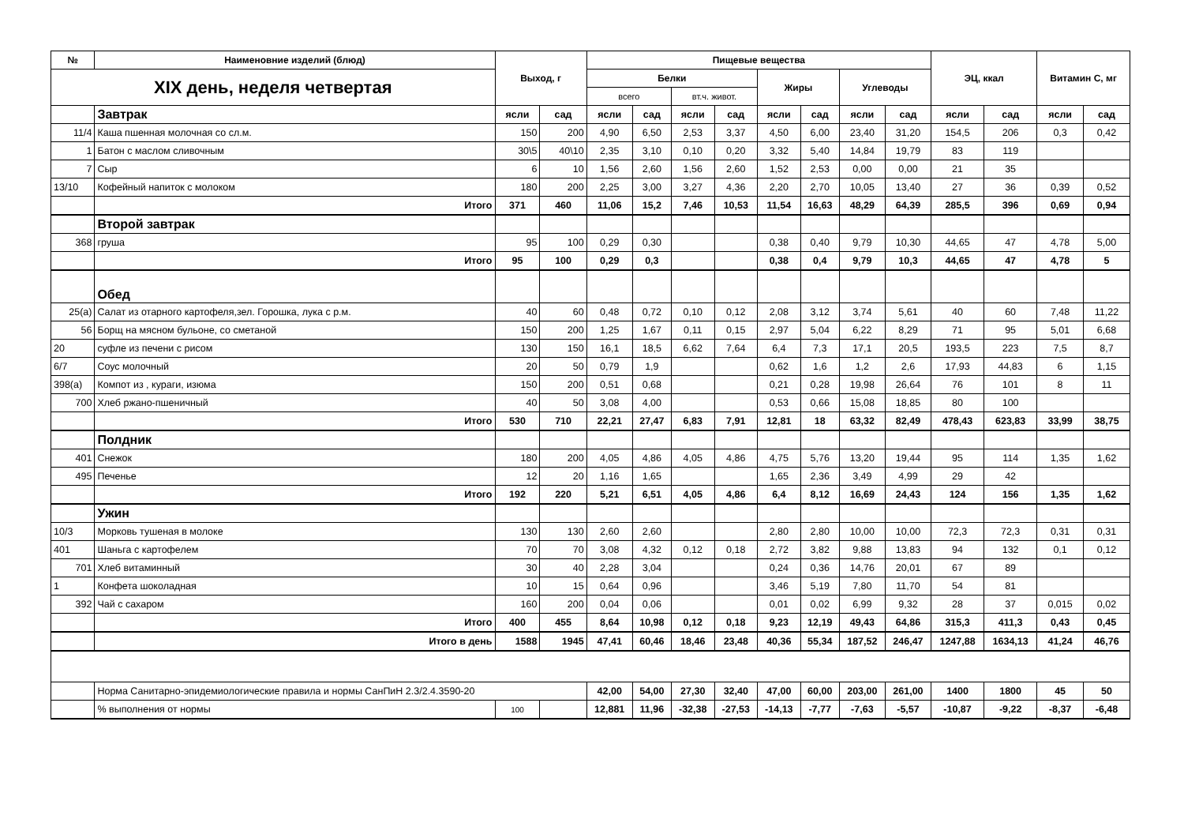| № | Наименовние изделий (блюд) | Выход, г | | Пищевые вещества | | | | | | | | ЭЦ, ккал | | Витамин С, мг | |
| --- | --- | --- | --- | --- | --- | --- | --- | --- | --- | --- | --- | --- | --- | --- | --- |
| XIX день, неделя четвертая | | | | Белки | | | | Жиры | | Углеводы | | | | | |
| | | | | всего | | вт.ч. живот. | | | | | | | | | |
| | Завтрак | ясли | сад | ясли | сад | ясли | сад | ясли | сад | ясли | сад | ясли | сад | ясли | сад |
| 11/4 | Каша пшенная молочная со сл.м. | 150 | 200 | 4,90 | 6,50 | 2,53 | 3,37 | 4,50 | 6,00 | 23,40 | 31,20 | 154,5 | 206 | 0,3 | 0,42 |
| 1 | Батон с маслом сливочным | 30\5 | 40\10 | 2,35 | 3,10 | 0,10 | 0,20 | 3,32 | 5,40 | 14,84 | 19,79 | 83 | 119 | | |
| 7 | Сыр | 6 | 10 | 1,56 | 2,60 | 1,56 | 2,60 | 1,52 | 2,53 | 0,00 | 0,00 | 21 | 35 | | |
| 13/10 | Кофейный напиток с молоком | 180 | 200 | 2,25 | 3,00 | 3,27 | 4,36 | 2,20 | 2,70 | 10,05 | 13,40 | 27 | 36 | 0,39 | 0,52 |
| | Итого | 371 | 460 | 11,06 | 15,2 | 7,46 | 10,53 | 11,54 | 16,63 | 48,29 | 64,39 | 285,5 | 396 | 0,69 | 0,94 |
| | Второй завтрак | | | | | | | | | | | | | | |
| 368 | груша | 95 | 100 | 0,29 | 0,30 | | | 0,38 | 0,40 | 9,79 | 10,30 | 44,65 | 47 | 4,78 | 5,00 |
| | Итого | 95 | 100 | 0,29 | 0,3 | | | 0,38 | 0,4 | 9,79 | 10,3 | 44,65 | 47 | 4,78 | 5 |
| | Обед | | | | | | | | | | | | | | |
| 25(а) | Салат из отарного картофеля,зел. Горошка, лука с р.м. | 40 | 60 | 0,48 | 0,72 | 0,10 | 0,12 | 2,08 | 3,12 | 3,74 | 5,61 | 40 | 60 | 7,48 | 11,22 |
| 56 | Борщ на мясном бульоне, со сметаной | 150 | 200 | 1,25 | 1,67 | 0,11 | 0,15 | 2,97 | 5,04 | 6,22 | 8,29 | 71 | 95 | 5,01 | 6,68 |
| 20 | суфле из печени с рисом | 130 | 150 | 16,1 | 18,5 | 6,62 | 7,64 | 6,4 | 7,3 | 17,1 | 20,5 | 193,5 | 223 | 7,5 | 8,7 |
| 6/7 | Соус молочный | 20 | 50 | 0,79 | 1,9 | | | 0,62 | 1,6 | 1,2 | 2,6 | 17,93 | 44,83 | 6 | 1,15 |
| 398(а) | Компот из , кураги, изюма | 150 | 200 | 0,51 | 0,68 | | | 0,21 | 0,28 | 19,98 | 26,64 | 76 | 101 | 8 | 11 |
| 700 | Хлеб ржано-пшеничный | 40 | 50 | 3,08 | 4,00 | | | 0,53 | 0,66 | 15,08 | 18,85 | 80 | 100 | | |
| | Итого | 530 | 710 | 22,21 | 27,47 | 6,83 | 7,91 | 12,81 | 18 | 63,32 | 82,49 | 478,43 | 623,83 | 33,99 | 38,75 |
| | Полдник | | | | | | | | | | | | | | |
| 401 | Снежок | 180 | 200 | 4,05 | 4,86 | 4,05 | 4,86 | 4,75 | 5,76 | 13,20 | 19,44 | 95 | 114 | 1,35 | 1,62 |
| 495 | Печенье | 12 | 20 | 1,16 | 1,65 | | | 1,65 | 2,36 | 3,49 | 4,99 | 29 | 42 | | |
| | Итого | 192 | 220 | 5,21 | 6,51 | 4,05 | 4,86 | 6,4 | 8,12 | 16,69 | 24,43 | 124 | 156 | 1,35 | 1,62 |
| | Ужин | | | | | | | | | | | | | | |
| 10/3 | Морковь тушеная в молоке | 130 | 130 | 2,60 | 2,60 | | | 2,80 | 2,80 | 10,00 | 10,00 | 72,3 | 72,3 | 0,31 | 0,31 |
| 401 | Шаньга с картофелем | 70 | 70 | 3,08 | 4,32 | 0,12 | 0,18 | 2,72 | 3,82 | 9,88 | 13,83 | 94 | 132 | 0,1 | 0,12 |
| 701 | Хлеб витаминный | 30 | 40 | 2,28 | 3,04 | | | 0,24 | 0,36 | 14,76 | 20,01 | 67 | 89 | | |
| 1 | Конфета шоколадная | 10 | 15 | 0,64 | 0,96 | | | 3,46 | 5,19 | 7,80 | 11,70 | 54 | 81 | | |
| 392 | Чай с сахаром | 160 | 200 | 0,04 | 0,06 | | | 0,01 | 0,02 | 6,99 | 9,32 | 28 | 37 | 0,015 | 0,02 |
| | Итого | 400 | 455 | 8,64 | 10,98 | 0,12 | 0,18 | 9,23 | 12,19 | 49,43 | 64,86 | 315,3 | 411,3 | 0,43 | 0,45 |
| | Итого в день | 1588 | 1945 | 47,41 | 60,46 | 18,46 | 23,48 | 40,36 | 55,34 | 187,52 | 246,47 | 1247,88 | 1634,13 | 41,24 | 46,76 |
| | Норма Санитарно-эпидемиологические правила и нормы СанПиН 2.3/2.4.3590-20 | | | 42,00 | 54,00 | 27,30 | 32,40 | 47,00 | 60,00 | 203,00 | 261,00 | 1400 | 1800 | 45 | 50 |
| | % выполнения от нормы | 100 | | 12,881 | 11,96 | -32,38 | -27,53 | -14,13 | -7,77 | -7,63 | -5,57 | -10,87 | -9,22 | -8,37 | -6,48 |